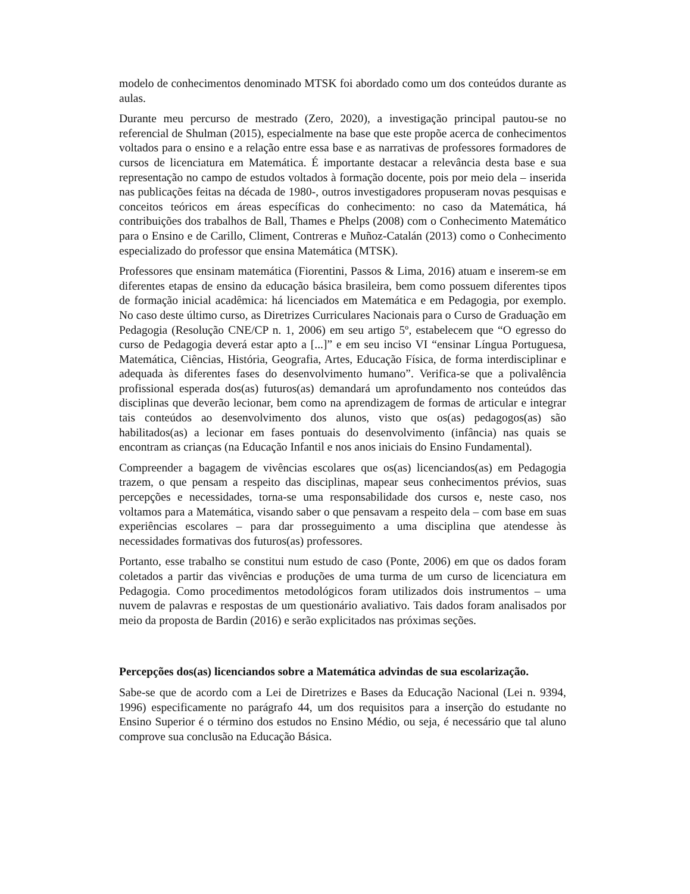modelo de conhecimentos denominado MTSK foi abordado como um dos conteúdos durante as aulas.
Durante meu percurso de mestrado (Zero, 2020), a investigação principal pautou-se no referencial de Shulman (2015), especialmente na base que este propõe acerca de conhecimentos voltados para o ensino e a relação entre essa base e as narrativas de professores formadores de cursos de licenciatura em Matemática. É importante destacar a relevância desta base e sua representação no campo de estudos voltados à formação docente, pois por meio dela – inserida nas publicações feitas na década de 1980-, outros investigadores propuseram novas pesquisas e conceitos teóricos em áreas específicas do conhecimento: no caso da Matemática, há contribuições dos trabalhos de Ball, Thames e Phelps (2008) com o Conhecimento Matemático para o Ensino e de Carillo, Climent, Contreras e Muñoz-Catalán (2013) como o Conhecimento especializado do professor que ensina Matemática (MTSK).
Professores que ensinam matemática (Fiorentini, Passos & Lima, 2016) atuam e inserem-se em diferentes etapas de ensino da educação básica brasileira, bem como possuem diferentes tipos de formação inicial acadêmica: há licenciados em Matemática e em Pedagogia, por exemplo. No caso deste último curso, as Diretrizes Curriculares Nacionais para o Curso de Graduação em Pedagogia (Resolução CNE/CP n. 1, 2006) em seu artigo 5º, estabelecem que “O egresso do curso de Pedagogia deverá estar apto a [...]” e em seu inciso VI “ensinar Língua Portuguesa, Matemática, Ciências, História, Geografia, Artes, Educação Física, de forma interdisciplinar e adequada às diferentes fases do desenvolvimento humano”. Verifica-se que a polivalência profissional esperada dos(as) futuros(as) demandará um aprofundamento nos conteúdos das disciplinas que deverão lecionar, bem como na aprendizagem de formas de articular e integrar tais conteúdos ao desenvolvimento dos alunos, visto que os(as) pedagogos(as) são habilitados(as) a lecionar em fases pontuais do desenvolvimento (infância) nas quais se encontram as crianças (na Educação Infantil e nos anos iniciais do Ensino Fundamental).
Compreender a bagagem de vivências escolares que os(as) licenciandos(as) em Pedagogia trazem, o que pensam a respeito das disciplinas, mapear seus conhecimentos prévios, suas percepções e necessidades, torna-se uma responsabilidade dos cursos e, neste caso, nos voltamos para a Matemática, visando saber o que pensavam a respeito dela – com base em suas experiências escolares – para dar prosseguimento a uma disciplina que atendesse às necessidades formativas dos futuros(as) professores.
Portanto, esse trabalho se constitui num estudo de caso (Ponte, 2006) em que os dados foram coletados a partir das vivências e produções de uma turma de um curso de licenciatura em Pedagogia. Como procedimentos metodológicos foram utilizados dois instrumentos – uma nuvem de palavras e respostas de um questionário avaliativo. Tais dados foram analisados por meio da proposta de Bardin (2016) e serão explicitados nas próximas seções.
Percepções dos(as) licenciandos sobre a Matemática advindas de sua escolarização.
Sabe-se que de acordo com a Lei de Diretrizes e Bases da Educação Nacional (Lei n. 9394, 1996) especificamente no parágrafo 44, um dos requisitos para a inserção do estudante no Ensino Superior é o término dos estudos no Ensino Médio, ou seja, é necessário que tal aluno comprove sua conclusão na Educação Básica.